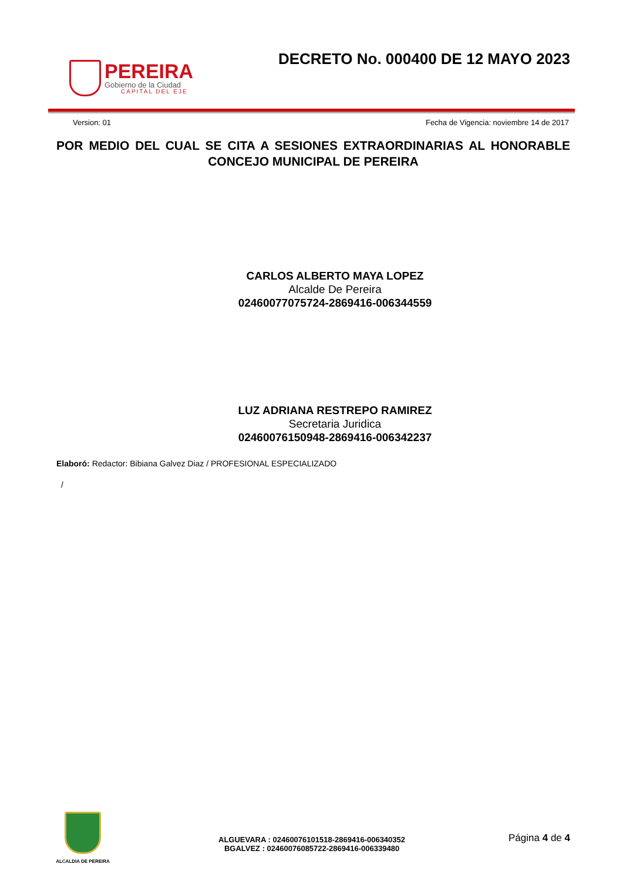PEREIRA
Gobierno de la Ciudad
CAPITAL DEL EJE
DECRETO No. 000400 DE 12 MAYO 2023
Version: 01 Fecha de Vigencia: noviembre 14 de 2017
POR MEDIO DEL CUAL SE CITA A SESIONES EXTRAORDINARIAS AL HONORABLE CONCEJO MUNICIPAL DE PEREIRA
CARLOS ALBERTO MAYA LOPEZ
Alcalde De Pereira
02460077075724-2869416-006344559
LUZ ADRIANA RESTREPO RAMIREZ
Secretaria Juridica
02460076150948-2869416-006342237
Elaboró: Redactor: Bibiana Galvez Diaz / PROFESIONAL ESPECIALIZADO
/
ALCALDIA DE PEREIRA
ALGUEVARA : 02460076101518-2869416-006340352
BGALVEZ : 02460076085722-2869416-006339480
Página 4 de 4